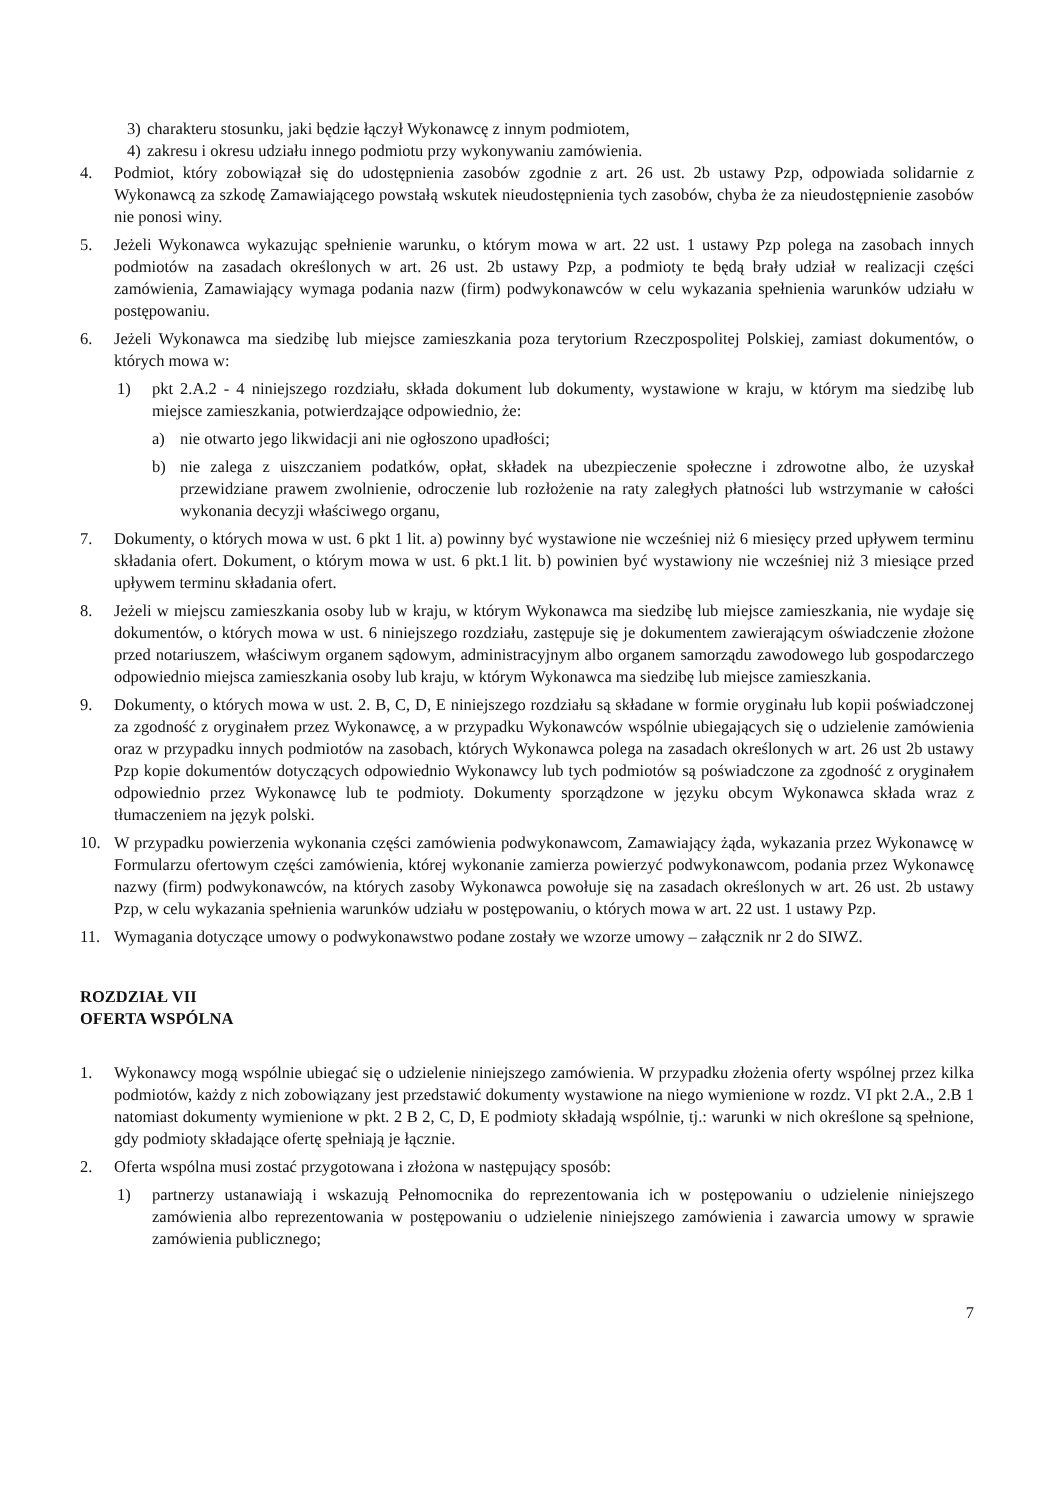3) charakteru stosunku, jaki będzie łączył Wykonawcę z innym podmiotem,
4) zakresu i okresu udziału innego podmiotu przy wykonywaniu zamówienia.
4. Podmiot, który zobowiązał się do udostępnienia zasobów zgodnie z art. 26 ust. 2b ustawy Pzp, odpowiada solidarnie z Wykonawcą za szkodę Zamawiającego powstałą wskutek nieudostępnienia tych zasobów, chyba że za nieudostępnienie zasobów nie ponosi winy.
5. Jeżeli Wykonawca wykazując spełnienie warunku, o którym mowa w art. 22 ust. 1 ustawy Pzp polega na zasobach innych podmiotów na zasadach określonych w art. 26 ust. 2b ustawy Pzp, a podmioty te będą brały udział w realizacji części zamówienia, Zamawiający wymaga podania nazw (firm) podwykonawców w celu wykazania spełnienia warunków udziału w postępowaniu.
6. Jeżeli Wykonawca ma siedzibę lub miejsce zamieszkania poza terytorium Rzeczpospolitej Polskiej, zamiast dokumentów, o których mowa w:
1) pkt 2.A.2 - 4 niniejszego rozdziału, składa dokument lub dokumenty, wystawione w kraju, w którym ma siedzibę lub miejsce zamieszkania, potwierdzające odpowiednio, że:
a) nie otwarto jego likwidacji ani nie ogłoszono upadłości;
b) nie zalega z uiszczaniem podatków, opłat, składek na ubezpieczenie społeczne i zdrowotne albo, że uzyskał przewidziane prawem zwolnienie, odroczenie lub rozłożenie na raty zaległych płatności lub wstrzymanie w całości wykonania decyzji właściwego organu,
7. Dokumenty, o których mowa w ust. 6 pkt 1 lit. a) powinny być wystawione nie wcześniej niż 6 miesięcy przed upływem terminu składania ofert. Dokument, o którym mowa w ust. 6 pkt.1 lit. b) powinien być wystawiony nie wcześniej niż 3 miesiące przed upływem terminu składania ofert.
8. Jeżeli w miejscu zamieszkania osoby lub w kraju, w którym Wykonawca ma siedzibę lub miejsce zamieszkania, nie wydaje się dokumentów, o których mowa w ust. 6 niniejszego rozdziału, zastępuje się je dokumentem zawierającym oświadczenie złożone przed notariuszem, właściwym organem sądowym, administracyjnym albo organem samorządu zawodowego lub gospodarczego odpowiednio miejsca zamieszkania osoby lub kraju, w którym Wykonawca ma siedzibę lub miejsce zamieszkania.
9. Dokumenty, o których mowa w ust. 2. B, C, D, E niniejszego rozdziału są składane w formie oryginału lub kopii poświadczonej za zgodność z oryginałem przez Wykonawcę, a w przypadku Wykonawców wspólnie ubiegających się o udzielenie zamówienia oraz w przypadku innych podmiotów na zasobach, których Wykonawca polega na zasadach określonych w art. 26 ust 2b ustawy Pzp kopie dokumentów dotyczących odpowiednio Wykonawcy lub tych podmiotów są poświadczone za zgodność z oryginałem odpowiednio przez Wykonawcę lub te podmioty. Dokumenty sporządzone w języku obcym Wykonawca składa wraz z tłumaczeniem na język polski.
10. W przypadku powierzenia wykonania części zamówienia podwykonawcom, Zamawiający żąda, wykazania przez Wykonawcę w Formularzu ofertowym części zamówienia, której wykonanie zamierza powierzyć podwykonawcom, podania przez Wykonawcę nazwy (firm) podwykonawców, na których zasoby Wykonawca powołuje się na zasadach określonych w art. 26 ust. 2b ustawy Pzp, w celu wykazania spełnienia warunków udziału w postępowaniu, o których mowa w art. 22 ust. 1 ustawy Pzp.
11. Wymagania dotyczące umowy o podwykonawstwo podane zostały we wzorze umowy – załącznik nr 2 do SIWZ.
ROZDZIAŁ VII
OFERTA WSPÓLNA
1. Wykonawcy mogą wspólnie ubiegać się o udzielenie niniejszego zamówienia. W przypadku złożenia oferty wspólnej przez kilka podmiotów, każdy z nich zobowiązany jest przedstawić dokumenty wystawione na niego wymienione w rozdz. VI pkt 2.A., 2.B 1 natomiast dokumenty wymienione w pkt. 2 B 2, C, D, E podmioty składają wspólnie, tj.: warunki w nich określone są spełnione, gdy podmioty składające ofertę spełniają je łącznie.
2. Oferta wspólna musi zostać przygotowana i złożona w następujący sposób:
1) partnerzy ustanawiają i wskazują Pełnomocnika do reprezentowania ich w postępowaniu o udzielenie niniejszego zamówienia albo reprezentowania w postępowaniu o udzielenie niniejszego zamówienia i zawarcia umowy w sprawie zamówienia publicznego;
7